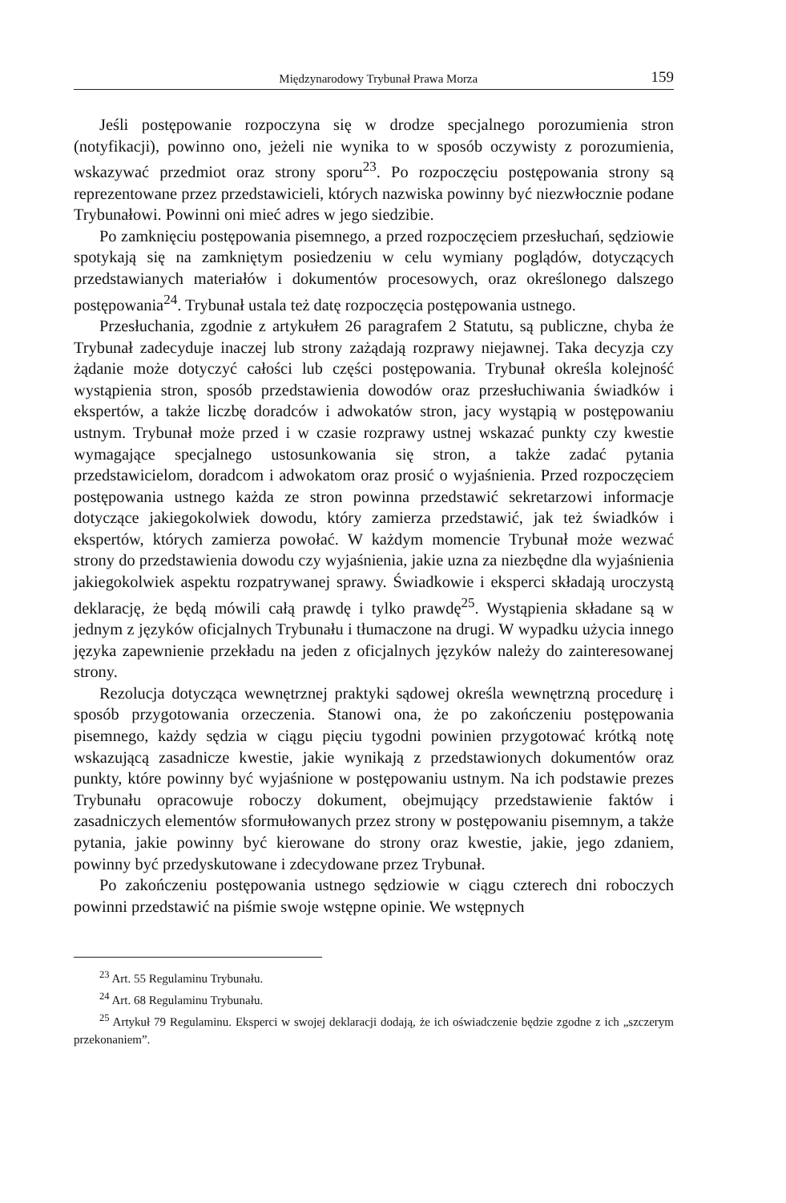Międzynarodowy Trybunał Prawa Morza 159
Jeśli postępowanie rozpoczyna się w drodze specjalnego porozumienia stron (notyfikacji), powinno ono, jeżeli nie wynika to w sposób oczywisty z porozumienia, wskazywać przedmiot oraz strony sporu<sup>23</sup>. Po rozpoczęciu postępowania strony są reprezentowane przez przedstawicieli, których nazwiska powinny być niezwłocznie podane Trybunałowi. Powinni oni mieć adres w jego siedzibie.
Po zamknięciu postępowania pisemnego, a przed rozpoczęciem przesłuchań, sędziowie spotykają się na zamkniętym posiedzeniu w celu wymiany poglądów, dotyczących przedstawianych materiałów i dokumentów procesowych, oraz określonego dalszego postępowania<sup>24</sup>. Trybunał ustala też datę rozpoczęcia postępowania ustnego.
Przesłuchania, zgodnie z artykułem 26 paragrafem 2 Statutu, są publiczne, chyba że Trybunał zadecyduje inaczej lub strony zażądają rozprawy niejawnej. Taka decyzja czy żądanie może dotyczyć całości lub części postępowania. Trybunał określa kolejność wystąpienia stron, sposób przedstawienia dowodów oraz przesłuchiwania świadków i ekspertów, a także liczbę doradców i adwokatów stron, jacy wystąpią w postępowaniu ustnym. Trybunał może przed i w czasie rozprawy ustnej wskazać punkty czy kwestie wymagające specjalnego ustosunkowania się stron, a także zadać pytania przedstawicielom, doradcom i adwokatom oraz prosić o wyjaśnienia. Przed rozpoczęciem postępowania ustnego każda ze stron powinna przedstawić sekretarzowi informacje dotyczące jakiegokolwiek dowodu, który zamierza przedstawić, jak też świadków i ekspertów, których zamierza powołać. W każdym momencie Trybunał może wezwać strony do przedstawienia dowodu czy wyjaśnienia, jakie uzna za niezbędne dla wyjaśnienia jakiegokolwiek aspektu rozpatrywanej sprawy. Świadkowie i eksperci składają uroczystą deklarację, że będą mówili całą prawdę i tylko prawdę<sup>25</sup>. Wystąpienia składane są w jednym z języków oficjalnych Trybunału i tłumaczone na drugi. W wypadku użycia innego języka zapewnienie przekładu na jeden z oficjalnych języków należy do zainteresowanej strony.
Rezolucja dotycząca wewnętrznej praktyki sądowej określa wewnętrzną procedurę i sposób przygotowania orzeczenia. Stanowi ona, że po zakończeniu postępowania pisemnego, każdy sędzia w ciągu pięciu tygodni powinien przygotować krótką notę wskazującą zasadnicze kwestie, jakie wynikają z przedstawionych dokumentów oraz punkty, które powinny być wyjaśnione w postępowaniu ustnym. Na ich podstawie prezes Trybunału opracowuje roboczy dokument, obejmujący przedstawienie faktów i zasadniczych elementów sformułowanych przez strony w postępowaniu pisemnym, a także pytania, jakie powinny być kierowane do strony oraz kwestie, jakie, jego zdaniem, powinny być przedyskutowane i zdecydowane przez Trybunał.
Po zakończeniu postępowania ustnego sędziowie w ciągu czterech dni roboczych powinni przedstawić na piśmie swoje wstępne opinie. We wstępnych
<sup>23</sup> Art. 55 Regulaminu Trybunału.
<sup>24</sup> Art. 68 Regulaminu Trybunału.
<sup>25</sup> Artykuł 79 Regulaminu. Eksperci w swojej deklaracji dodają, że ich oświadczenie będzie zgodne z ich „szczerym przekonaniem”.